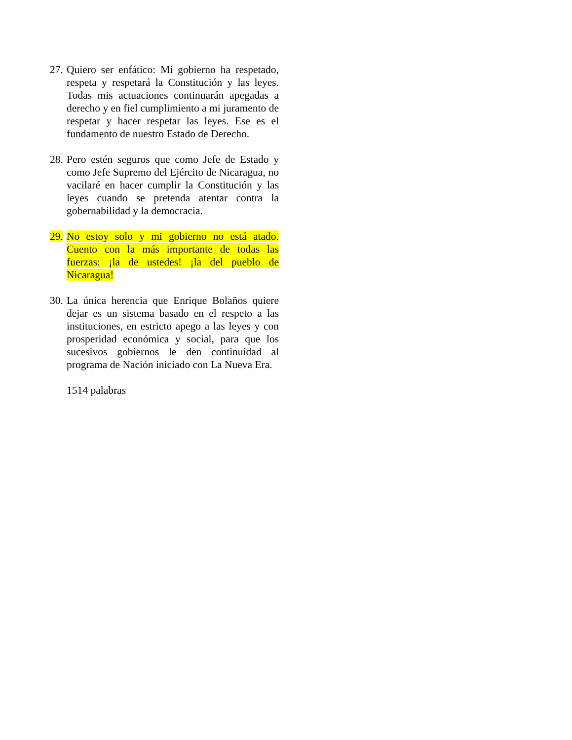27.
Quiero ser enfático: Mi gobierno ha respetado, respeta y respetará la Constitución y las leyes. Todas mis actuaciones continuarán apegadas a derecho y en fiel cumplimiento a mi juramento de respetar y hacer respetar las leyes. Ese es el fundamento de nuestro Estado de Derecho.
28.
Pero estén seguros que como Jefe de Estado y como Jefe Supremo del Ejército de Nicaragua, no vacilaré en hacer cumplir la Constitución y las leyes cuando se pretenda atentar contra la gobernabilidad y la democracia.
29.
No estoy solo y mi gobierno no está atado. Cuento con la más importante de todas las fuerzas: ¡la de ustedes! ¡la del pueblo de Nicaragua!
30.
La única herencia que Enrique Bolaños quiere dejar es un sistema basado en el respeto a las instituciones, en estricto apego a las leyes y con prosperidad económica y social, para que los sucesivos gobiernos le den continuidad al programa de Nación iniciado con La Nueva Era.
1514 palabras